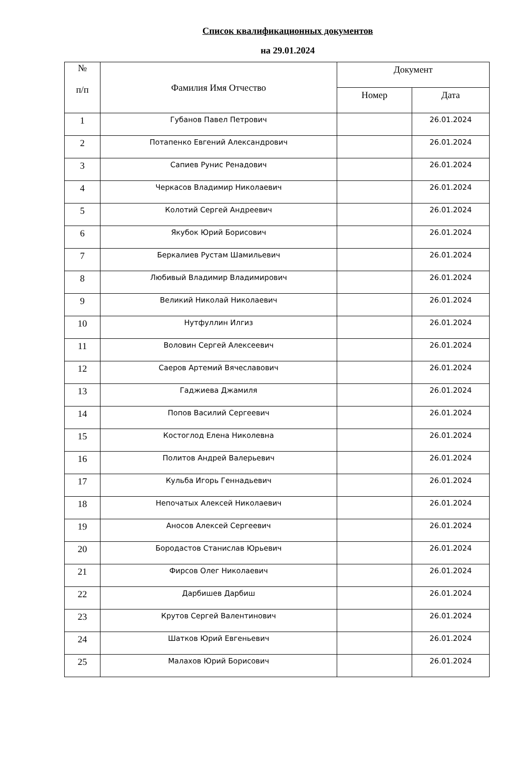Список квалификационных документов
на 29.01.2024
| № п/п | Фамилия Имя Отчество | Документ | |
| --- | --- | --- | --- |
| | | Номер | Дата |
| 1 | Губанов Павел Петрович | | 26.01.2024 |
| 2 | Потапенко Евгений Александрович | | 26.01.2024 |
| 3 | Сапиев Рунис Ренадович | | 26.01.2024 |
| 4 | Черкасов Владимир Николаевич | | 26.01.2024 |
| 5 | Колотий Сергей Андреевич | | 26.01.2024 |
| 6 | Якубок Юрий Борисович | | 26.01.2024 |
| 7 | Беркалиев Рустам Шамильевич | | 26.01.2024 |
| 8 | Любивый Владимир Владимирович | | 26.01.2024 |
| 9 | Великий Николай Николаевич | | 26.01.2024 |
| 10 | Нутфуллин Илгиз | | 26.01.2024 |
| 11 | Воловин Сергей Алексеевич | | 26.01.2024 |
| 12 | Саеров Артемий Вячеславович | | 26.01.2024 |
| 13 | Гаджиева Джамиля | | 26.01.2024 |
| 14 | Попов Василий Сергеевич | | 26.01.2024 |
| 15 | Костоглод Елена Николевна | | 26.01.2024 |
| 16 | Политов Андрей Валерьевич | | 26.01.2024 |
| 17 | Кульба Игорь Геннадьевич | | 26.01.2024 |
| 18 | Непочатых Алексей Николаевич | | 26.01.2024 |
| 19 | Аносов Алексей Сергеевич | | 26.01.2024 |
| 20 | Бородастов Станислав Юрьевич | | 26.01.2024 |
| 21 | Фирсов Олег Николаевич | | 26.01.2024 |
| 22 | Дарбишев Дарбиш | | 26.01.2024 |
| 23 | Крутов Сергей Валентинович | | 26.01.2024 |
| 24 | Шатков Юрий Евгеньевич | | 26.01.2024 |
| 25 | Малахов Юрий Борисович | | 26.01.2024 |